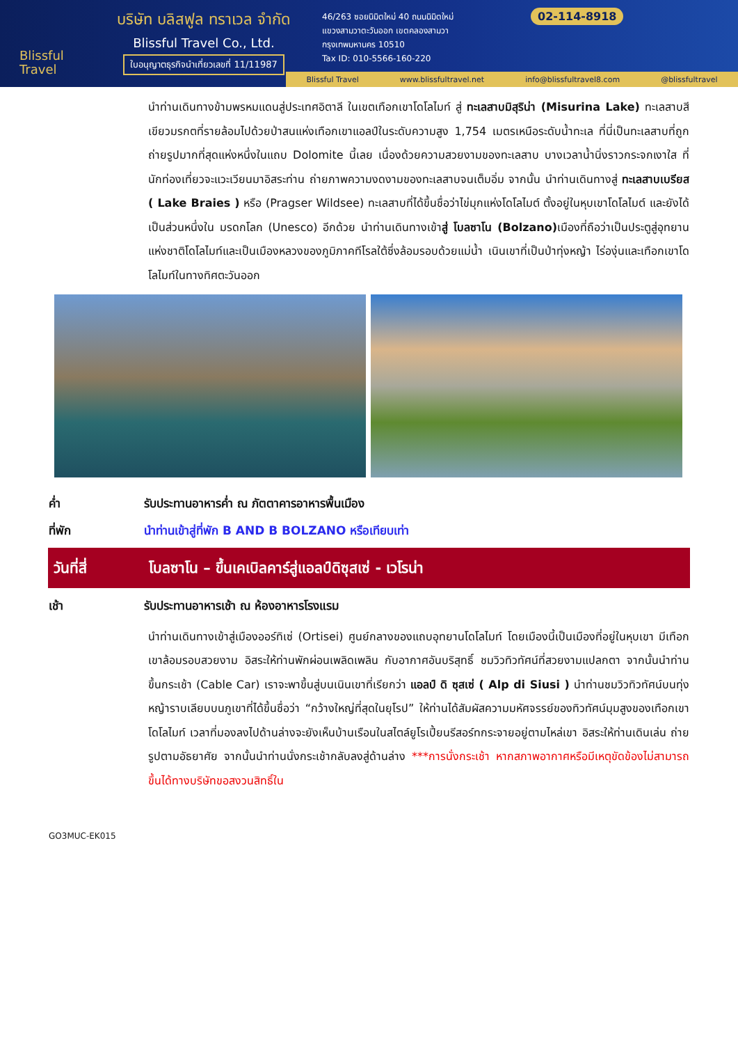Blissful
Travel
บริษัท บลิสฟูล ทราเวล จำกัด
Blissful Travel Co., Ltd.
ใบอนุญาตธุรกิจนำเที่ยวเลขที่ 11/11987
46/263 ซอยนิมิตใหม่ 40 ถนนนิมิตใหม่
แขวงสามวาตะวันออก เขตคลองสามวา
กรุงเทพมหานคร 10510
Tax ID: 010-5566-160-220
02-114-8918
Blissful Travel www.blissfultravel.net info@blissfultravel8.com @blissfultravel
นำท่านเดินทางข้ามพรหมแดนสู่ประเทศอิตาลี ในเขตเทือกเขาโดโลไมท์ สู่ ทะเลสาบมิสุริน่า (Misurina Lake) ทะเลสาบสีเขียวมรกตที่รายล้อมไปด้วยป่าสนแห่งเทือกเขาแอลป์ในระดับความสูง 1,754 เมตรเหนือระดับน้ำทะเล ที่นี่เป็นทะเลสาบที่ถูกถ่ายรูปมากที่สุดแห่งหนึ่งในแถบ Dolomite นี้เลย เนื่องด้วยความสวยงามของทะเลสาบ บางเวลาน้ำนิ่งราวกระจกเงาใส ที่นักท่องเที่ยวจะแวะเวียนมาอิสระท่าน ถ่ายภาพความงดงามของทะเลสาบจนเต็มอิ่ม จากนั้น นำท่านเดินทางสู่ ทะเลสาบเบรียส ( Lake Braies ) หรือ (Pragser Wildsee) ทะเลสาบที่ได้ขึ้นชื่อว่าไข่มุกแห่งโดโลไมต์ ตั้งอยู่ในหุบเขาโดโลไมต์ และยังได้เป็นส่วนหนึ่งใน มรดกโลก (Unesco) อีกด้วย นำท่านเดินทางเข้าสู่ โบลซาโน (Bolzano) เมืองที่ถือว่าเป็นประตูสู่อุทยานแห่งชาติโดโลไมท์และเป็นเมืองหลวงของภูมิภาคทีโรลใต้ซึ่งล้อมรอบด้วยแม่น้ำ เนินเขาที่เป็นป่าทุ่งหญ้า ไร่องุ่นและเทือกเขาโดโลไมท์ในทางทิศตะวันออก
ค่ำ รับประทานอาหารค่ำ ณ ภัตตาคารอาหารพื้นเมือง
ที่พัก นำท่านเข้าสู่ที่พัก B AND B BOLZANO หรือเทียบเท่า
วันที่สี่
โบลซาโน – ขึ้นเคเบิลคาร์สู่แอลป์ดิซุสเซ่ - เวโรน่า
เช้า รับประทานอาหารเช้า ณ ห้องอาหารโรงแรม
นำท่านเดินทางเข้าสู่เมืองออร์ทิเซ่ (Ortisei) ศูนย์กลางของแถบอุทยานโดโลไมท์ โดยเมืองนี้เป็นเมืองที่อยู่ในหุบเขา มีเทือกเขาล้อมรอบสวยงาม อิสระให้ท่านพักผ่อนเพลิดเพลิน กับอากาศอันบริสุทธิ์ ชมวิวทิวทัศน์ที่สวยงามแปลกตา จากนั้นนำท่านขึ้นกระเช้า (Cable Car) เราจะพาขึ้นสู่บนเนินเขาที่เรียกว่า แอลป์ ดิ ซุสเซ่ ( Alp di Siusi ) นำท่านชมวิวทิวทัศน์บนทุ่งหญ้าราบเลียบบนภูเขาที่ได้ขึ้นชื่อว่า “กว้างใหญ่ที่สุดในยุโรป” ให้ท่านได้สัมผัสความมหัศจรรย์ของทิวทัศน์มุมสูงของเทือกเขาโดโลไมท์ เวลาที่มองลงไปด้านล่างจะยังเห็นบ้านเรือนในสไตล์ยูโรเปี้ยนรีสอร์ทกระจายอยู่ตามไหล่เขา อิสระให้ท่านเดินเล่น ถ่ายรูปตามอัธยาศัย จากนั้นนำท่านนั่งกระเช้ากลับลงสู่ด้านล่าง ***การนั่งกระเช้า หากสภาพอากาศหรือมีเหตุขัดข้องไม่สามารถขึ้นได้ทางบริษัทขอสงวนสิทธิ์ใน
GO3MUC-EK015